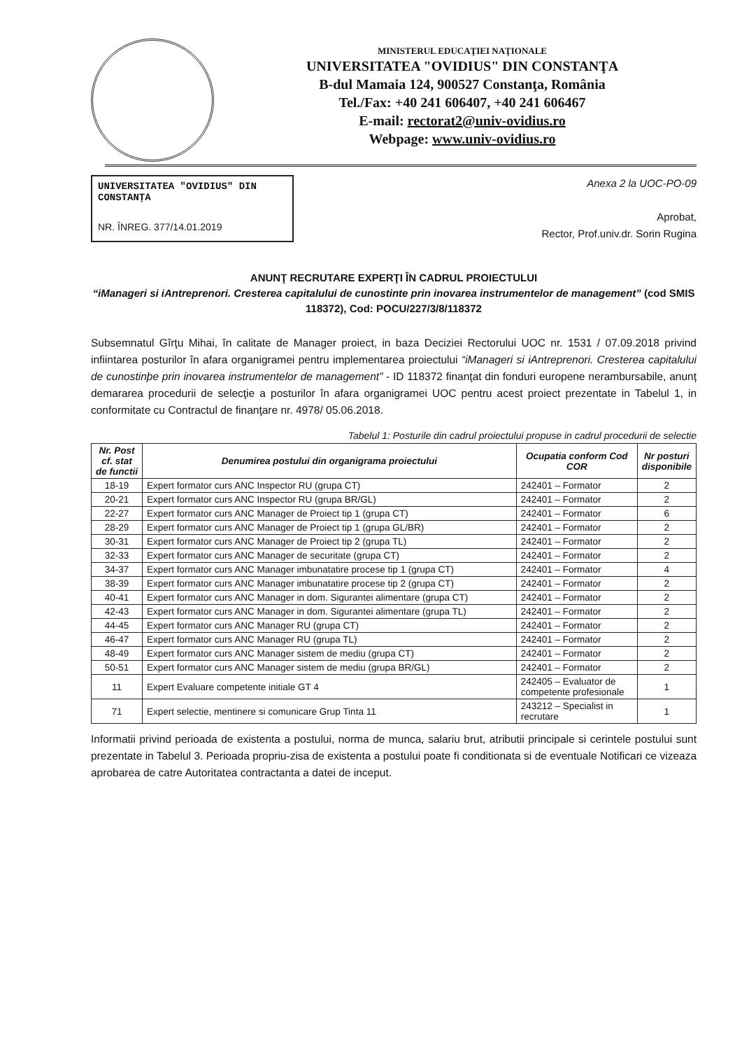MINISTERUL EDUCAŢIEI NAŢIONALE
UNIVERSITATEA "OVIDIUS" DIN CONSTANŢA
B-dul Mamaia 124, 900527 Constanţa, România
Tel./Fax: +40 241 606407, +40 241 606467
E-mail: rectorat2@univ-ovidius.ro
Webpage: www.univ-ovidius.ro
UNIVERSITATEA "OVIDIUS" DIN CONSTANŢA
NR. ÎNREG. 377/14.01.2019
Anexa 2 la UOC-PO-09
Aprobat,
Rector, Prof.univ.dr. Sorin Rugina
ANUNŢ RECRUTARE EXPERŢI ÎN CADRUL PROIECTULUI
“iManageri si iAntreprenori. Cresterea capitalului de cunostinte prin inovarea instrumentelor de management” (cod SMIS 118372), Cod: POCU/227/3/8/118372
Subsemnatul Gîrţu Mihai, în calitate de Manager proiect, in baza Deciziei Rectorului UOC nr. 1531 / 07.09.2018 privind infiintarea posturilor în afara organigramei pentru implementarea proiectului “iManageri si iAntreprenori. Cresterea capitalului de cunostinþe prin inovarea instrumentelor de management” - ID 118372 finanţat din fonduri europene nerambursabile, anunț demararea procedurii de selecţie a posturilor în afara organigramei UOC pentru acest proiect prezentate in Tabelul 1, in conformitate cu Contractul de finanţare nr. 4978/ 05.06.2018.
Tabelul 1: Posturile din cadrul proiectului propuse in cadrul procedurii de selectie
| Nr. Post cf. stat de functii | Denumirea postului din organigrama proiectului | Ocupatia conform Cod COR | Nr posturi disponibile |
| --- | --- | --- | --- |
| 18-19 | Expert formator curs ANC Inspector RU (grupa CT) | 242401 – Formator | 2 |
| 20-21 | Expert formator curs ANC Inspector RU (grupa BR/GL) | 242401 – Formator | 2 |
| 22-27 | Expert formator curs ANC Manager de Proiect tip 1 (grupa CT) | 242401 – Formator | 6 |
| 28-29 | Expert formator curs ANC Manager de Proiect tip 1 (grupa GL/BR) | 242401 – Formator | 2 |
| 30-31 | Expert formator curs ANC Manager de Proiect tip 2 (grupa TL) | 242401 – Formator | 2 |
| 32-33 | Expert formator curs ANC Manager de securitate (grupa CT) | 242401 – Formator | 2 |
| 34-37 | Expert formator curs ANC Manager imbunatatire procese tip 1 (grupa CT) | 242401 – Formator | 4 |
| 38-39 | Expert formator curs ANC Manager imbunatatire procese tip 2 (grupa CT) | 242401 – Formator | 2 |
| 40-41 | Expert formator curs ANC Manager in dom. Sigurantei alimentare (grupa CT) | 242401 – Formator | 2 |
| 42-43 | Expert formator curs ANC Manager in dom. Sigurantei alimentare (grupa TL) | 242401 – Formator | 2 |
| 44-45 | Expert formator curs ANC Manager RU (grupa CT) | 242401 – Formator | 2 |
| 46-47 | Expert formator curs ANC Manager RU (grupa TL) | 242401 – Formator | 2 |
| 48-49 | Expert formator curs ANC Manager sistem de mediu (grupa CT) | 242401 – Formator | 2 |
| 50-51 | Expert formator curs ANC Manager sistem de mediu (grupa BR/GL) | 242401 – Formator | 2 |
| 11 | Expert Evaluare competente initiale GT 4 | 242405 – Evaluator de competente profesionale | 1 |
| 71 | Expert selectie, mentinere si comunicare Grup Tinta 11 | 243212 – Specialist in recrutare | 1 |
Informatii privind perioada de existenta a postului, norma de munca, salariu brut, atributii principale si cerintele postului sunt prezentate in Tabelul 3. Perioada propriu-zisa de existenta a postului poate fi conditionata si de eventuale Notificari ce vizeaza aprobarea de catre Autoritatea contractanta a datei de inceput.